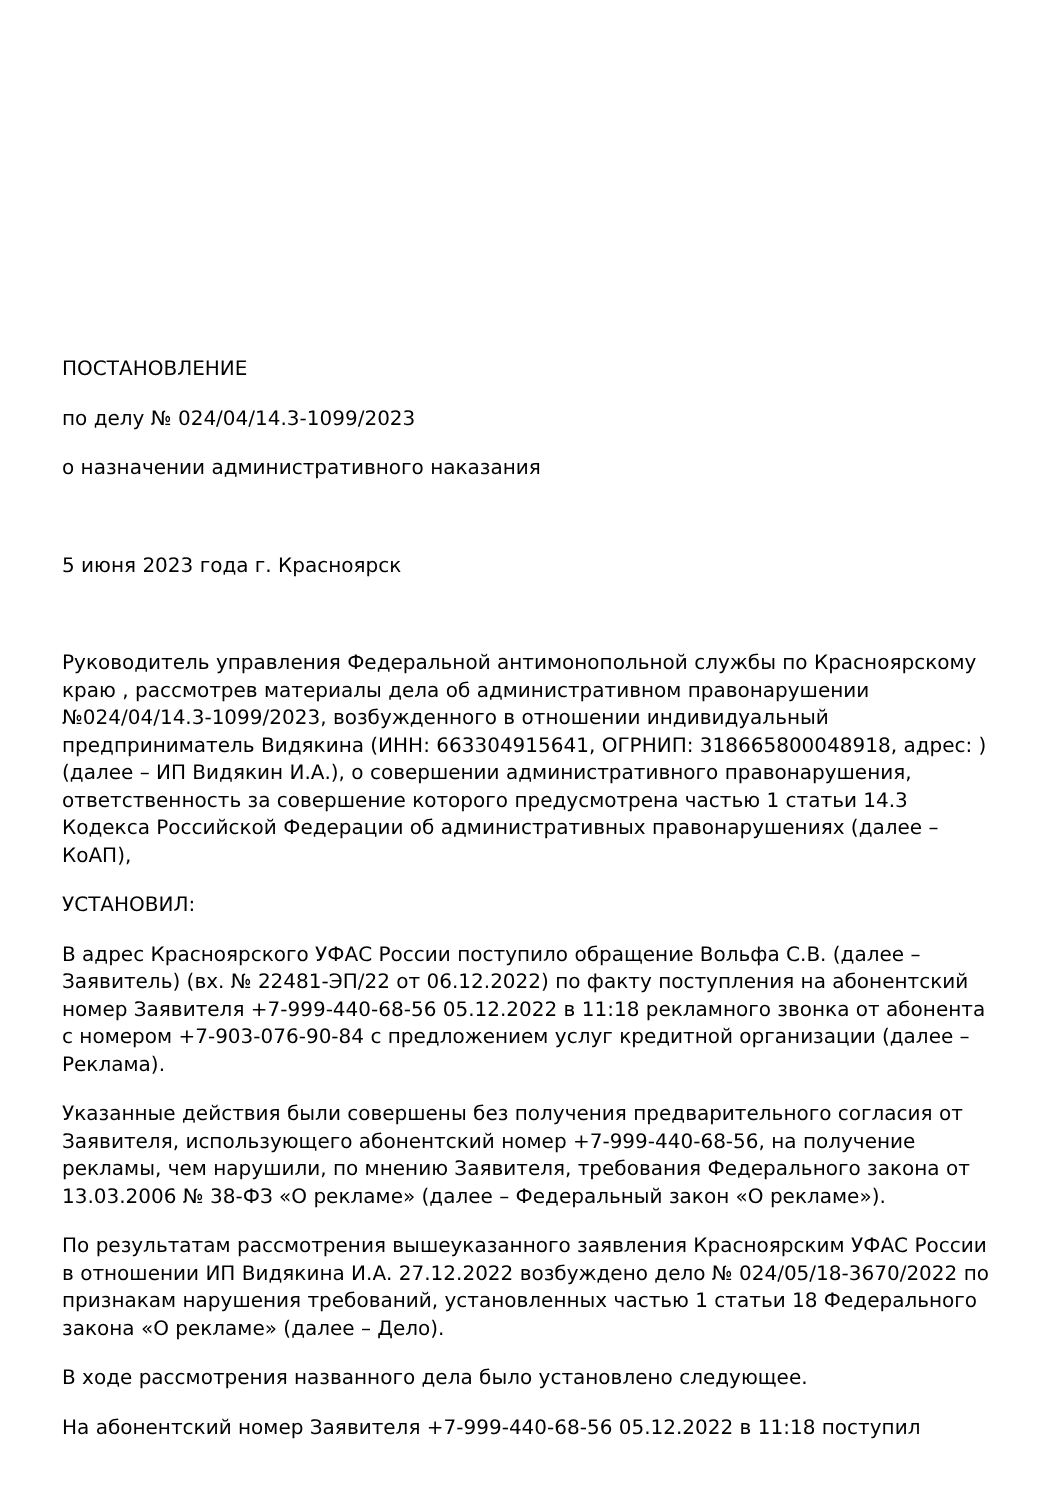ПОСТАНОВЛЕНИЕ
по делу № 024/04/14.3-1099/2023
о назначении административного наказания
5 июня 2023 года г. Красноярск
Руководитель управления Федеральной антимонопольной службы по Красноярскому краю , рассмотрев материалы дела об административном правонарушении №024/04/14.3-1099/2023, возбужденного в отношении индивидуальный предприниматель Видякина (ИНН: 663304915641, ОГРНИП: 318665800048918, адрес: ) (далее – ИП Видякин И.А.), о совершении административного правонарушения, ответственность за совершение которого предусмотрена частью 1 статьи 14.3 Кодекса Российской Федерации об административных правонарушениях (далее – КоАП),
УСТАНОВИЛ:
В адрес Красноярского УФАС России поступило обращение Вольфа С.В. (далее – Заявитель) (вх. № 22481-ЭП/22 от 06.12.2022) по факту поступления на абонентский номер Заявителя +7-999-440-68-56 05.12.2022 в 11:18 рекламного звонка от абонента с номером +7-903-076-90-84 с предложением услуг кредитной организации (далее – Реклама).
Указанные действия были совершены без получения предварительного согласия от Заявителя, использующего абонентский номер +7-999-440-68-56, на получение рекламы, чем нарушили, по мнению Заявителя, требования Федерального закона от 13.03.2006 № 38-ФЗ «О рекламе» (далее – Федеральный закон «О рекламе»).
По результатам рассмотрения вышеуказанного заявления Красноярским УФАС России в отношении ИП Видякина И.А. 27.12.2022 возбуждено дело № 024/05/18-3670/2022 по признакам нарушения требований, установленных частью 1 статьи 18 Федерального закона «О рекламе» (далее – Дело).
В ходе рассмотрения названного дела было установлено следующее.
На абонентский номер Заявителя +7-999-440-68-56 05.12.2022 в 11:18 поступил